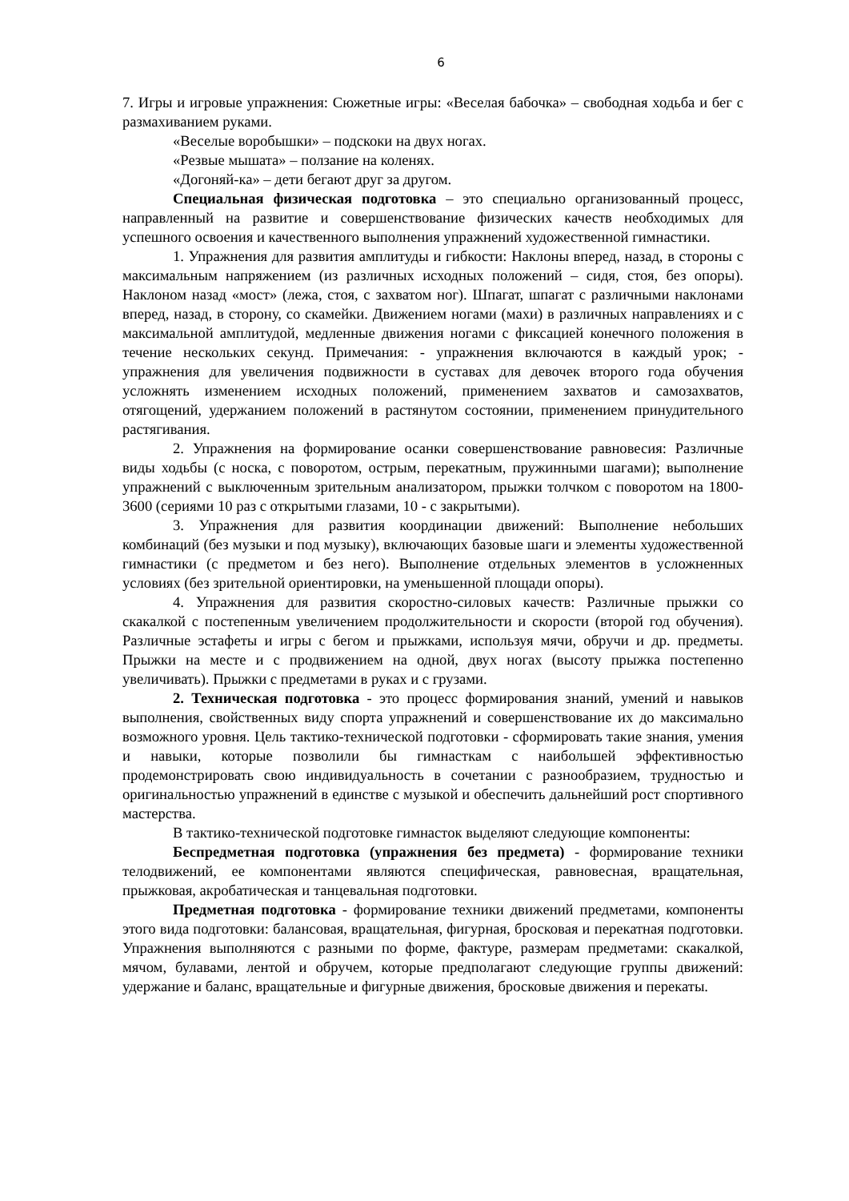6
7. Игры и игровые упражнения: Сюжетные игры: «Веселая бабочка» – свободная ходьба и бег с размахиванием руками.
«Веселые воробышки» – подскоки на двух ногах.
«Резвые мышата» – ползание на коленях.
«Догоняй-ка» – дети бегают друг за другом.
Специальная физическая подготовка – это специально организованный процесс, направленный на развитие и совершенствование физических качеств необходимых для успешного освоения и качественного выполнения упражнений художественной гимнастики.
1. Упражнения для развития амплитуды и гибкости: Наклоны вперед, назад, в стороны с максимальным напряжением (из различных исходных положений – сидя, стоя, без опоры). Наклоном назад «мост» (лежа, стоя, с захватом ног). Шпагат, шпагат с различными наклонами вперед, назад, в сторону, со скамейки. Движением ногами (махи) в различных направлениях и с максимальной амплитудой, медленные движения ногами с фиксацией конечного положения в течение нескольких секунд. Примечания: - упражнения включаются в каждый урок; - упражнения для увеличения подвижности в суставах для девочек второго года обучения усложнять изменением исходных положений, применением захватов и самозахватов, отягощений, удержанием положений в растянутом состоянии, применением принудительного растягивания.
2. Упражнения на формирование осанки совершенствование равновесия: Различные виды ходьбы (с носка, с поворотом, острым, перекатным, пружинными шагами); выполнение упражнений с выключенным зрительным анализатором, прыжки толчком с поворотом на 1800-3600 (сериями 10 раз с открытыми глазами, 10 - с закрытыми).
3. Упражнения для развития координации движений: Выполнение небольших комбинаций (без музыки и под музыку), включающих базовые шаги и элементы художественной гимнастики (с предметом и без него). Выполнение отдельных элементов в усложненных условиях (без зрительной ориентировки, на уменьшенной площади опоры).
4. Упражнения для развития скоростно-силовых качеств: Различные прыжки со скакалкой с постепенным увеличением продолжительности и скорости (второй год обучения). Различные эстафеты и игры с бегом и прыжками, используя мячи, обручи и др. предметы. Прыжки на месте и с продвижением на одной, двух ногах (высоту прыжка постепенно увеличивать). Прыжки с предметами в руках и с грузами.
2. Техническая подготовка - это процесс формирования знаний, умений и навыков выполнения, свойственных виду спорта упражнений и совершенствование их до максимально возможного уровня. Цель тактико-технической подготовки - сформировать такие знания, умения и навыки, которые позволили бы гимнасткам с наибольшей эффективностью продемонстрировать свою индивидуальность в сочетании с разнообразием, трудностью и оригинальностью упражнений в единстве с музыкой и обеспечить дальнейший рост спортивного мастерства.
В тактико-технической подготовке гимнасток выделяют следующие компоненты:
Беспредметная подготовка (упражнения без предмета) - формирование техники телодвижений, ее компонентами являются специфическая, равновесная, вращательная, прыжковая, акробатическая и танцевальная подготовки.
Предметная подготовка - формирование техники движений предметами, компоненты этого вида подготовки: балансовая, вращательная, фигурная, бросковая и перекатная подготовки. Упражнения выполняются с разными по форме, фактуре, размерам предметами: скакалкой, мячом, булавами, лентой и обручем, которые предполагают следующие группы движений: удержание и баланс, вращательные и фигурные движения, бросковые движения и перекаты.